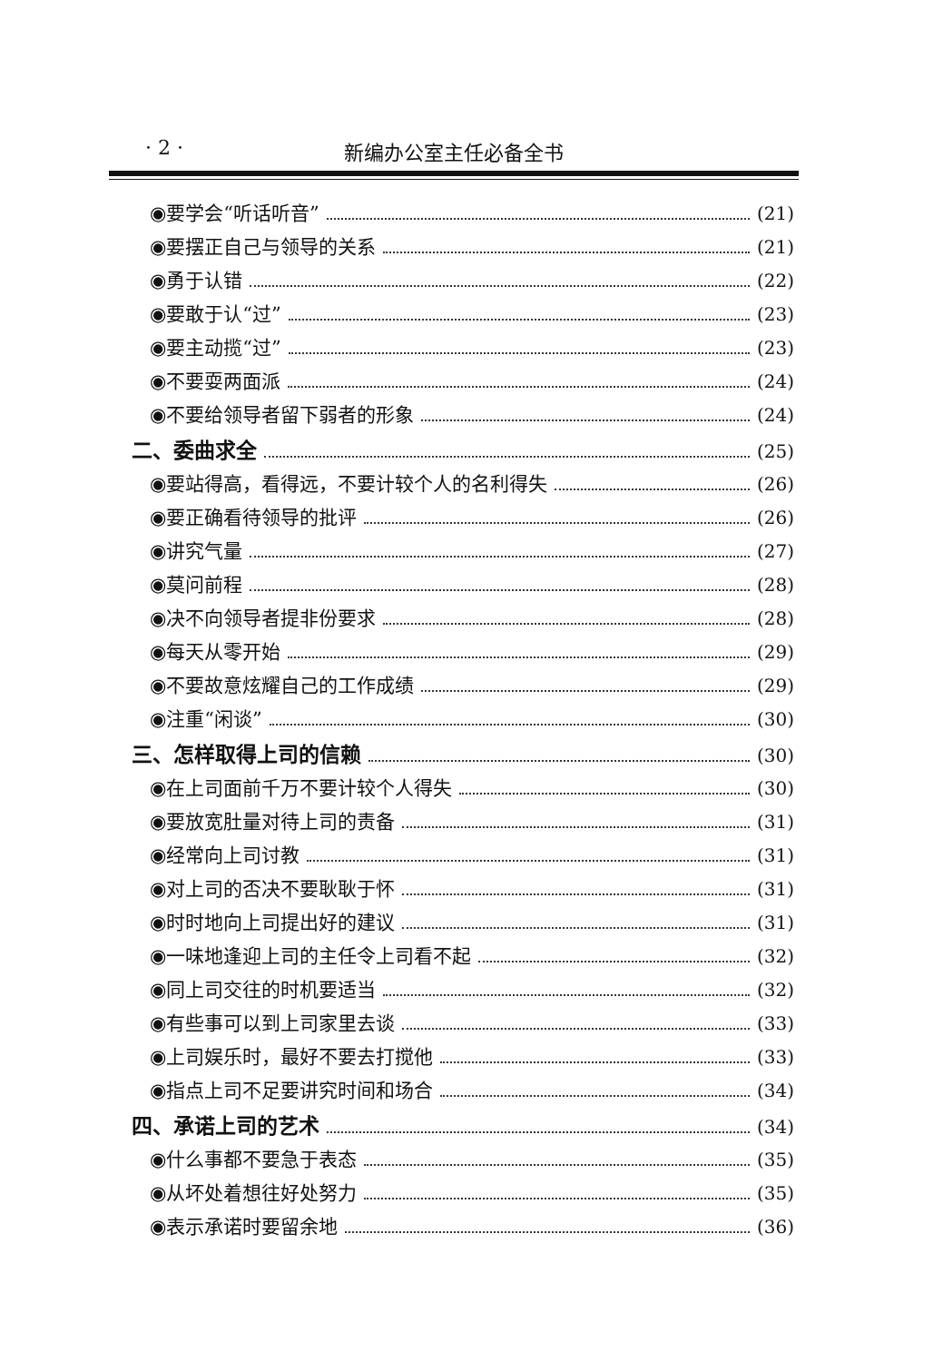· 2 · 新编办公室主任必备全书
◉要学会“听话听音” (21)
◉要摆正自己与领导的关系 (21)
◉勇于认错 (22)
◉要敢于认“过” (23)
◉要主动揽“过” (23)
◉不要耍两面派 (24)
◉不要给领导者留下弱者的形象 (24)
二、委曲求全 (25)
◉要站得高，看得远，不要计较个人的名利得失 (26)
◉要正确看待领导的批评 (26)
◉讲究气量 (27)
◉莫问前程 (28)
◉决不向领导者提非份要求 (28)
◉每天从零开始 (29)
◉不要故意炫耀自己的工作成绩 (29)
◉注重“闲谈” (30)
三、怎样取得上司的信赖 (30)
◉在上司面前千万不要计较个人得失 (30)
◉要放宽肚量对待上司的责备 (31)
◉经常向上司讨教 (31)
◉对上司的否决不要耿耿于怀 (31)
◉时时地向上司提出好的建议 (31)
◉一味地逢迎上司的主任令上司看不起 (32)
◉同上司交往的时机要适当 (32)
◉有些事可以到上司家里去谈 (33)
◉上司娱乐时，最好不要去打搅他 (33)
◉指点上司不足要讲究时间和场合 (34)
四、承诺上司的艺术 (34)
◉什么事都不要急于表态 (35)
◉从坏处着想往好处努力 (35)
◉表示承诺时要留余地 (36)